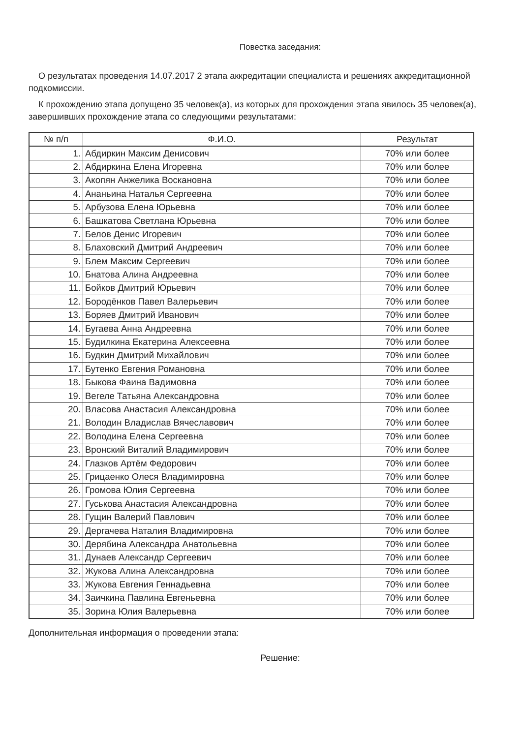Повестка заседания:
О результатах проведения 14.07.2017 2 этапа аккредитации специалиста и решениях аккредитационной подкомиссии.
К прохождению этапа допущено 35 человек(а), из которых для прохождения этапа явилось 35 человек(а), завершивших прохождение этапа со следующими результатами:
| № п/п | Ф.И.О. | Результат |
| --- | --- | --- |
| 1. | Абдиркин Максим Денисович | 70% или более |
| 2. | Абдиркина Елена Игоревна | 70% или более |
| 3. | Акопян Анжелика Воскановна | 70% или более |
| 4. | Ананьина Наталья Сергеевна | 70% или более |
| 5. | Арбузова Елена Юрьевна | 70% или более |
| 6. | Башкатова Светлана Юрьевна | 70% или более |
| 7. | Белов Денис Игоревич | 70% или более |
| 8. | Блаховский Дмитрий Андреевич | 70% или более |
| 9. | Блем Максим Сергеевич | 70% или более |
| 10. | Бнатова Алина Андреевна | 70% или более |
| 11. | Бойков Дмитрий Юрьевич | 70% или более |
| 12. | Бородёнков Павел Валерьевич | 70% или более |
| 13. | Боряев Дмитрий Иванович | 70% или более |
| 14. | Бугаева Анна Андреевна | 70% или более |
| 15. | Будилкина Екатерина Алексеевна | 70% или более |
| 16. | Будкин Дмитрий Михайлович | 70% или более |
| 17. | Бутенко Евгения Романовна | 70% или более |
| 18. | Быкова Фаина Вадимовна | 70% или более |
| 19. | Вегеле Татьяна Александровна | 70% или более |
| 20. | Власова Анастасия Александровна | 70% или более |
| 21. | Володин Владислав Вячеславович | 70% или более |
| 22. | Володина Елена Сергеевна | 70% или более |
| 23. | Вронский Виталий Владимирович | 70% или более |
| 24. | Глазков Артём Федорович | 70% или более |
| 25. | Грицаенко Олеся Владимировна | 70% или более |
| 26. | Громова Юлия Сергеевна | 70% или более |
| 27. | Гуськова Анастасия Александровна | 70% или более |
| 28. | Гущин Валерий Павлович | 70% или более |
| 29. | Дергачева Наталия Владимировна | 70% или более |
| 30. | Дерябина Александра Анатольевна | 70% или более |
| 31. | Дунаев Александр Сергеевич | 70% или более |
| 32. | Жукова Алина Александровна | 70% или более |
| 33. | Жукова Евгения Геннадьевна | 70% или более |
| 34. | Заичкина Павлина Евгеньевна | 70% или более |
| 35. | Зорина Юлия Валерьевна | 70% или более |
Дополнительная информация о проведении этапа:
Решение: